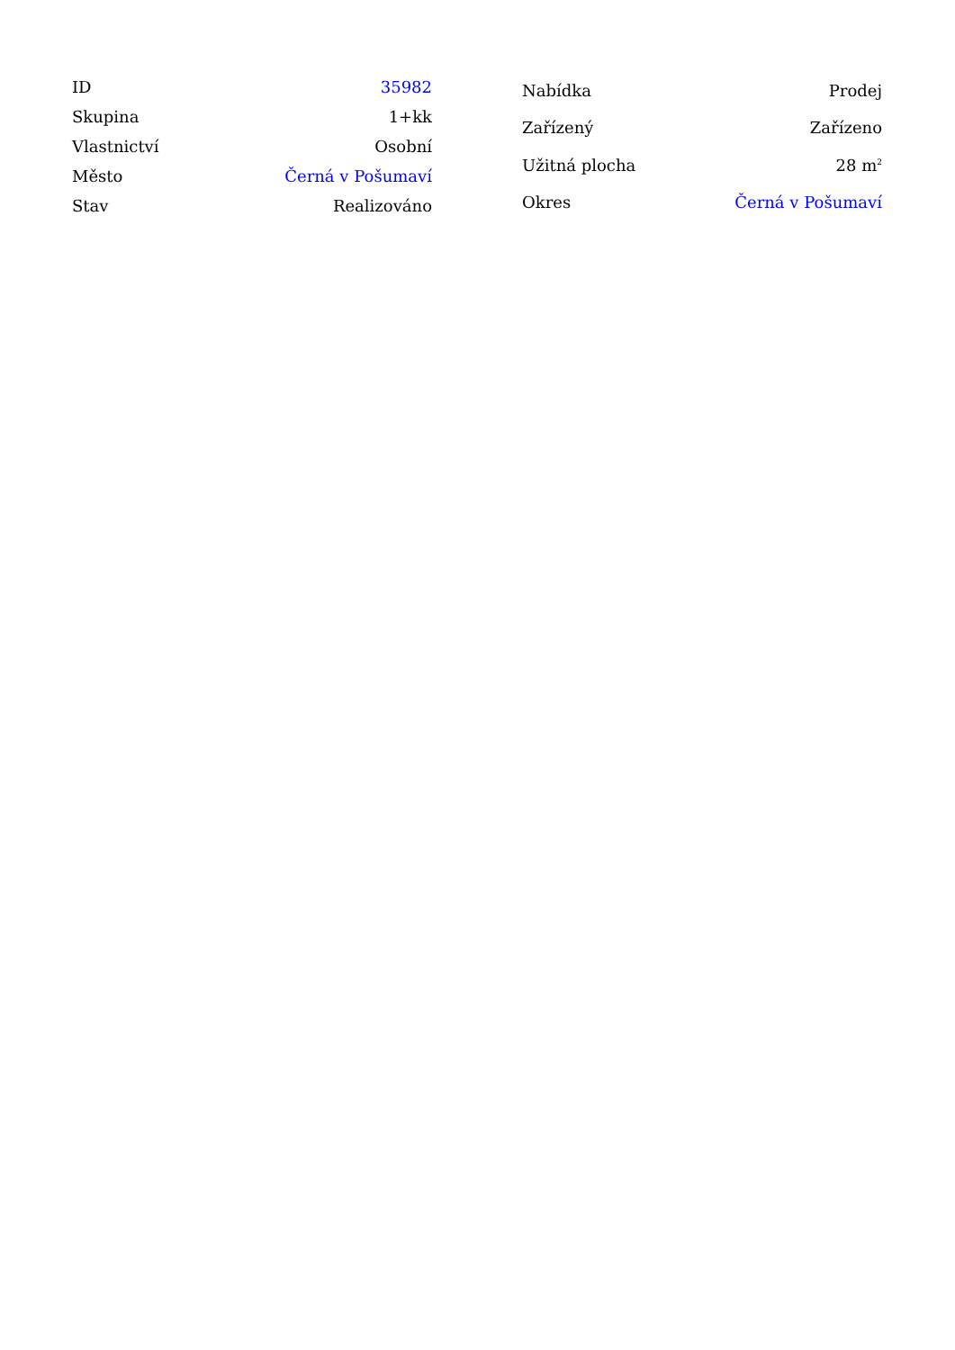| ID | 35982 |
| Skupina | 1+kk |
| Vlastnictví | Osobní |
| Město | Černá v Pošumaví |
| Stav | Realizováno |
| Nabídka | Prodej |
| Zařízený | Zařízeno |
| Užitná plocha | 28 m<sup>2</sup> |
| Okres | Černá v Pošumaví |